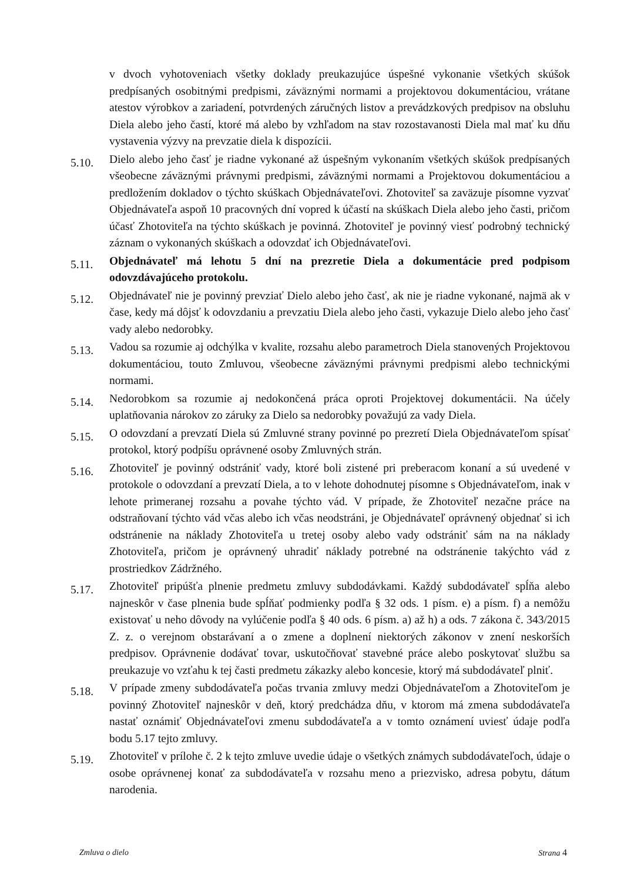v dvoch vyhotoveniach všetky doklady preukazujúce úspešné vykonanie všetkých skúšok predpísaných osobitnými predpismi, záväznými normami a projektovou dokumentáciou, vrátane atestov výrobkov a zariadení, potvrdených záručných listov a prevádzkových predpisov na obsluhu Diela alebo jeho častí, ktoré má alebo by vzhľadom na stav rozostavanosti Diela mal mať ku dňu vystavenia výzvy na prevzatie diela k dispozícii.
5.10.
Dielo alebo jeho časť je riadne vykonané až úspešným vykonaním všetkých skúšok predpísaných všeobecne záväznými právnymi predpismi, záväznými normami a Projektovou dokumentáciou a predložením dokladov o týchto skúškach Objednávateľovi. Zhotoviteľ sa zaväzuje písomne vyzvať Objednávateľa aspoň 10 pracovných dní vopred k účastí na skúškach Diela alebo jeho časti, pričom účasť Zhotoviteľa na týchto skúškach je povinná. Zhotoviteľ je povinný viesť podrobný technický záznam o vykonaných skúškach a odovzdať ich Objednávateľovi.
5.11.
Objednávateľ má lehotu 5 dní na prezretie Diela a dokumentácie pred podpisom odovzdávajúceho protokolu.
5.12.
Objednávateľ nie je povinný prevziať Dielo alebo jeho časť, ak nie je riadne vykonané, najmä ak v čase, kedy má dôjsť k odovzdaniu a prevzatiu Diela alebo jeho časti, vykazuje Dielo alebo jeho časť vady alebo nedorobky.
5.13.
Vadou sa rozumie aj odchýlka v kvalite, rozsahu alebo parametroch Diela stanovených Projektovou dokumentáciou, touto Zmluvou, všeobecne záväznými právnymi predpismi alebo technickými normami.
5.14.
Nedorobkom sa rozumie aj nedokončená práca oproti Projektovej dokumentácii. Na účely uplatňovania nárokov zo záruky za Dielo sa nedorobky považujú za vady Diela.
5.15.
O odovzdaní a prevzatí Diela sú Zmluvné strany povinné po prezretí Diela Objednávateľom spísať protokol, ktorý podpíšu oprávnené osoby Zmluvných strán.
5.16.
Zhotoviteľ je povinný odstrániť vady, ktoré boli zistené pri preberacom konaní a sú uvedené v protokole o odovzdaní a prevzatí Diela, a to v lehote dohodnutej písomne s Objednávateľom, inak v lehote primeranej rozsahu a povahe týchto vád. V prípade, že Zhotoviteľ nezačne práce na odstraňovaní týchto vád včas alebo ich včas neodstráni, je Objednávateľ oprávnený objednať si ich odstránenie na náklady Zhotoviteľa u tretej osoby alebo vady odstrániť sám na na náklady Zhotoviteľa, pričom je oprávnený uhradiť náklady potrebné na odstránenie takýchto vád z prostriedkov Zádržného.
5.17.
Zhotoviteľ pripúšťa plnenie predmetu zmluvy subdodávkami. Každý subdodávateľ spĺňa alebo najneskôr v čase plnenia bude spĺňať podmienky podľa § 32 ods. 1 písm. e) a písm. f) a nemôžu existovať u neho dôvody na vylúčenie podľa § 40 ods. 6 písm. a) až h) a ods. 7 zákona č. 343/2015 Z. z. o verejnom obstarávaní a o zmene a doplnení niektorých zákonov v znení neskorších predpisov. Oprávnenie dodávať tovar, uskutočňovať stavebné práce alebo poskytovať službu sa preukazuje vo vzťahu k tej časti predmetu zákazky alebo koncesie, ktorý má subdodávateľ plniť.
5.18.
V prípade zmeny subdodávateľa počas trvania zmluvy medzi Objednávateľom a Zhotoviteľom je povinný Zhotoviteľ najneskôr v deň, ktorý predchádza dňu, v ktorom má zmena subdodávateľa nastať oznámiť Objednávateľovi zmenu subdodávateľa a v tomto oznámení uviesť údaje podľa bodu 5.17 tejto zmluvy.
5.19.
Zhotoviteľ v prílohe č. 2 k tejto zmluve uvedie údaje o všetkých známych subdodávateľoch, údaje o osobe oprávnenej konať za subdodávateľa v rozsahu meno a priezvisko, adresa pobytu, dátum narodenia.
Zmluva o dielo Strana 4